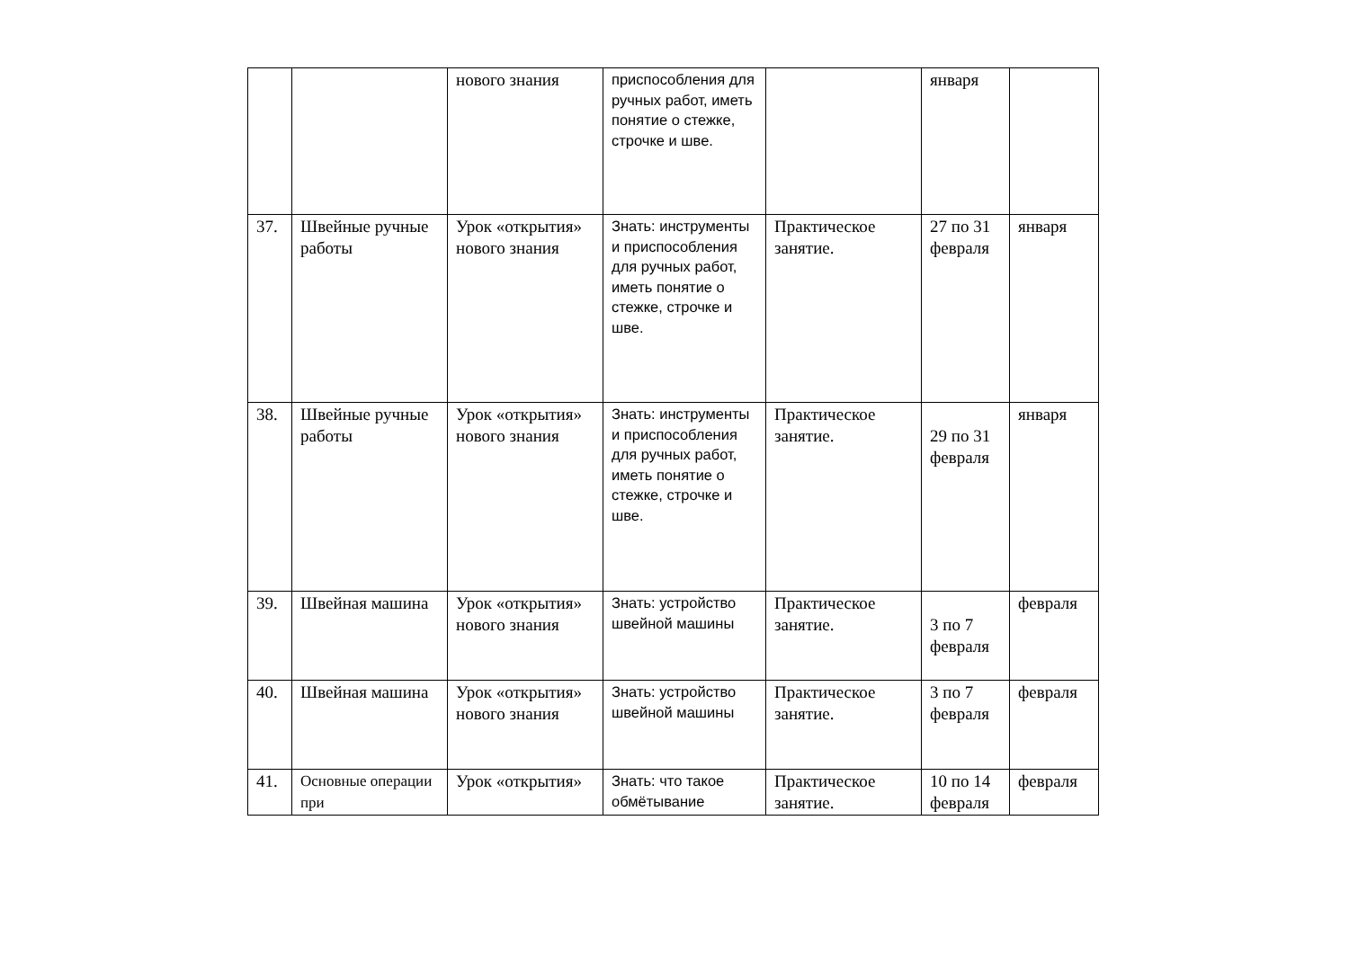| | | нового знания | приспособления для ручных работ, иметь понятие о стежке, строчке и шве. | | января | |
| 37. | Швейные ручные работы | Урок «открытия» нового знания | Знать: инструменты и приспособления для ручных работ, иметь понятие о стежке, строчке и шве. | Практическое занятие. | 27 по 31 февраля | января |
| 38. | Швейные ручные работы | Урок «открытия» нового знания | Знать: инструменты и приспособления для ручных работ, иметь понятие о стежке, строчке и шве. | Практическое занятие. | 29 по 31 февраля | января |
| 39. | Швейная машина | Урок «открытия» нового знания | Знать: устройство швейной машины | Практическое занятие. | 3 по 7 февраля | февраля |
| 40. | Швейная машина | Урок «открытия» нового знания | Знать: устройство швейной машины | Практическое занятие. | 3 по 7 февраля | февраля |
| 41. | Основные операции при | Урок «открытия» | Знать: что такое обмётывание | Практическое занятие. | 10 по 14 февраля | февраля |